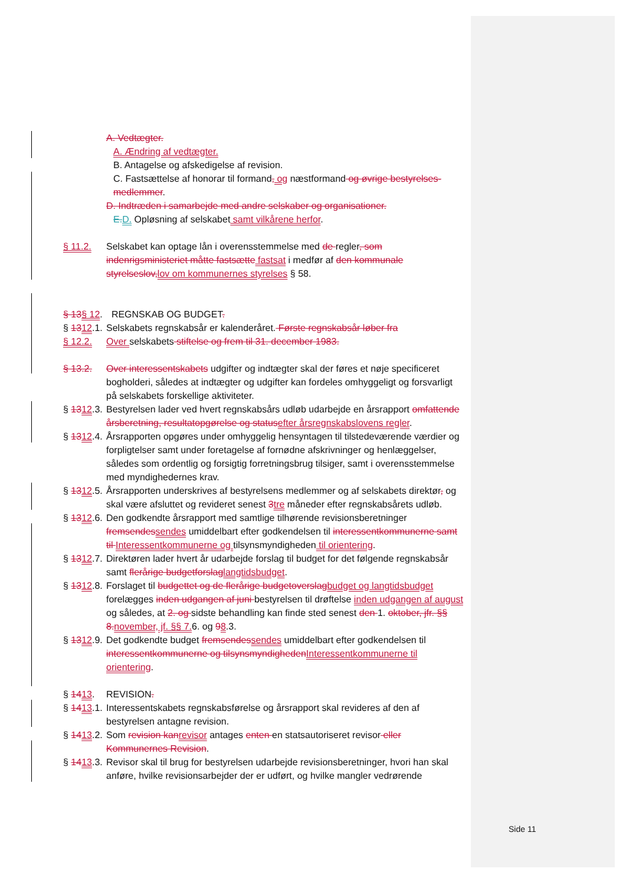A. Vedtægter.
A. Ændring af vedtægter.
B. Antagelse og afskedigelse af revision.
C. Fastsættelse af honorar til formand, og næstformand og øvrige bestyrelses-medlemmer.
D. Indtræden i samarbejde med andre selskaber og organisationer.
E.D. Opløsning af selskabet samt vilkårene herfor.
§ 11.2. Selskabet kan optage lån i overensstemmelse med de regler, som indenrigsministeriet måtte fastsætte fastsat i medfør af den kommunale styrelseslov,lov om kommunernes styrelses § 58.
§ 13§ 12.
REGNSKAB OG BUDGET.
§ 1312.1.
Selskabets regnskabsår er kalenderåret. Første regnskabsår løber fra
§ 12.2. Over selskabets stiftelse og frem til 31. december 1983.
§ 13.2. Over interessentskabets udgifter og indtægter skal der føres et nøje specificeret bogholderi, således at indtægter og udgifter kan fordeles omhyggeligt og forsvarligt på selskabets forskellige aktiviteter.
§ 1312.3.
Bestyrelsen lader ved hvert regnskabsårs udløb udarbejde en årsrapport omfattende årsberetning, resultatopgørelse og statusefter årsregnskabslovens regler.
§ 1312.4.
Årsrapporten opgøres under omhyggelig hensyntagen til tilstedeværende værdier og forpligtelser samt under foretagelse af fornødne afskrivninger og henlæggelser, således som ordentlig og forsigtig forretningsbrug tilsiger, samt i overensstemmelse med myndighedernes krav.
§ 1312.5.
Årsrapporten underskrives af bestyrelsens medlemmer og af selskabets direktør, og skal være afsluttet og revideret senest 3tre måneder efter regnskabsårets udløb.
§ 1312.6.
Den godkendte årsrapport med samtlige tilhørende revisionsberetninger fremsendessendes umiddelbart efter godkendelsen til interessentkommunerne samt til Interessentkommunerne og tilsynsmyndigheden til orientering.
§ 1312.7.
Direktøren lader hvert år udarbejde forslag til budget for det følgende regnskabsår samt flerårige budgetforslaglangtidsbudget.
§ 1312.8.
Forslaget til budgettet og de flerårige budgetoverslagbudget og langtidsbudget forelægges inden udgangen af juni bestyrelsen til drøftelse inden udgangen af august og således, at 2. og sidste behandling kan finde sted senest den 1. oktober, jfr. §§ 8.november, jf. §§ 7.6. og 98.3.
§ 1312.9.
Det godkendte budget fremsendessendes umiddelbart efter godkendelsen til interessentkommunerne og tilsynsmyndighedenInteressentkommunerne til orientering.
§ 1413. REVISION.
§ 1413.1.
Interessentskabets regnskabsførelse og årsrapport skal revideres af den af bestyrelsen antagne revision.
§ 1413.2.
Som revision kanrevisor antages enten en statsautoriseret revisor eller Kommunernes Revision.
§ 1413.3.
Revisor skal til brug for bestyrelsen udarbejde revisionsberetninger, hvori han skal anføre, hvilke revisionsarbejder der er udført, og hvilke mangler vedrørende
Side 11